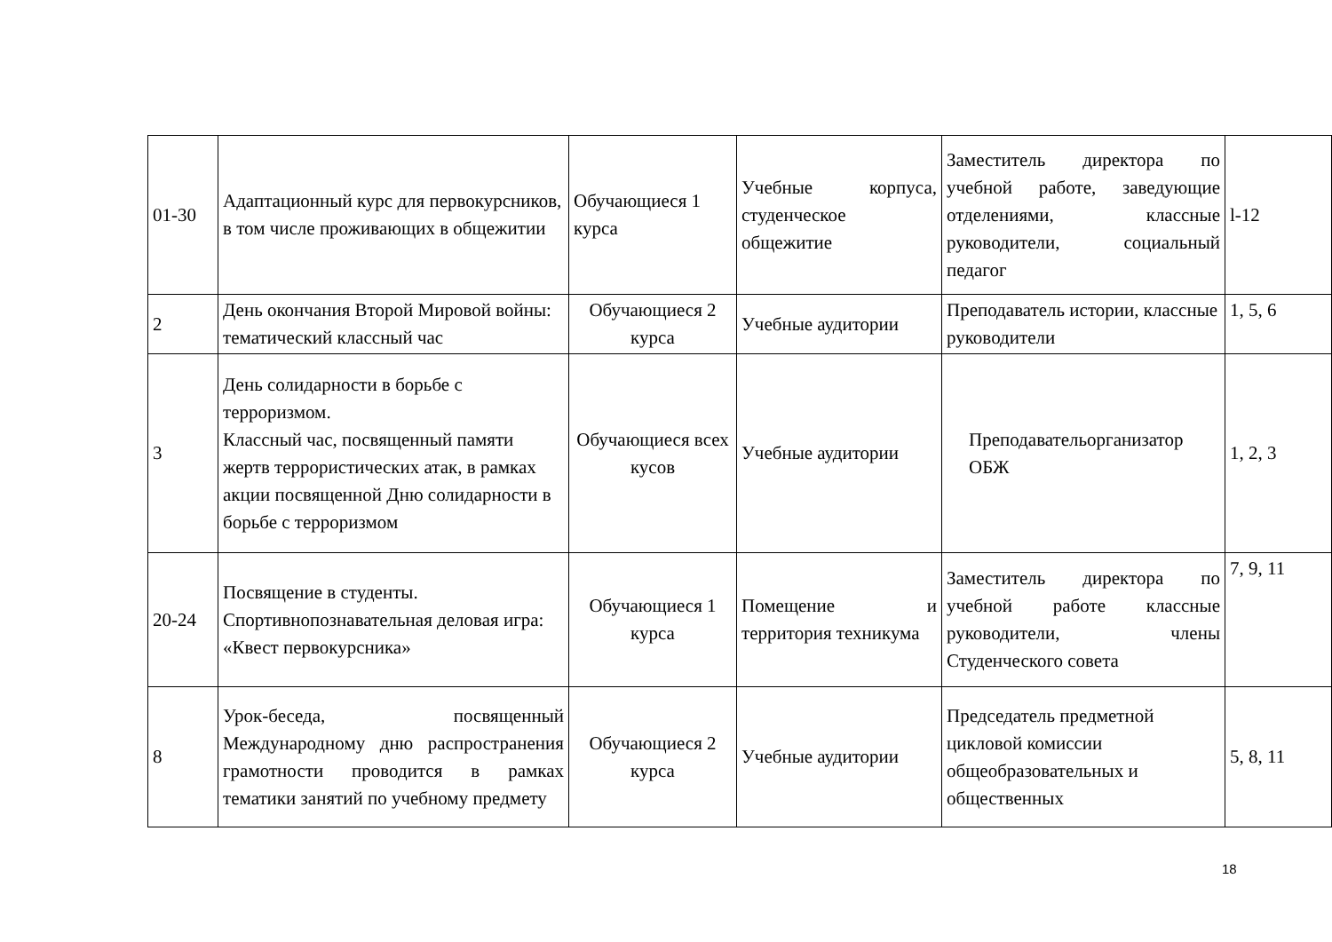| 01-30 | Адаптационный курс для первокурсников, в том числе проживающих в общежитии | Обучающиеся 1 курса | Учебные корпуса, студенческое общежитие | Заместитель директора по учебной работе, заведующие отделениями, классные руководители, социальный педагог | l-12 |
| 2 | День окончания Второй Мировой войны: тематический классный час | Обучающиеся 2 курса | Учебные аудитории | Преподаватель истории, классные руководители | 1, 5, 6 |
| 3 | День солидарности в борьбе с терроризмом. Классный час, посвященный памяти жертв террористических атак, в рамках акции посвященной Дню солидарности в борьбе с терроризмом | Обучающиеся всех кусов | Учебные аудитории | Преподавательорганизатор ОБЖ | 1, 2, 3 |
| 20-24 | Посвящение в студенты. Спортивнопознавательная деловая игра: «Квест первокурсника» | Обучающиеся 1 курса | Помещение и территория техникума | Заместитель директора по учебной работе классные руководители, члены Студенческого совета | 7, 9, 11 |
| 8 | Урок-беседа, посвященный Международному дню распространения грамотности проводится в рамках тематики занятий по учебному предмету | Обучающиеся 2 курса | Учебные аудитории | Председатель предметной цикловой комиссии общеобразовательных и общественных | 5, 8, 11 |
18